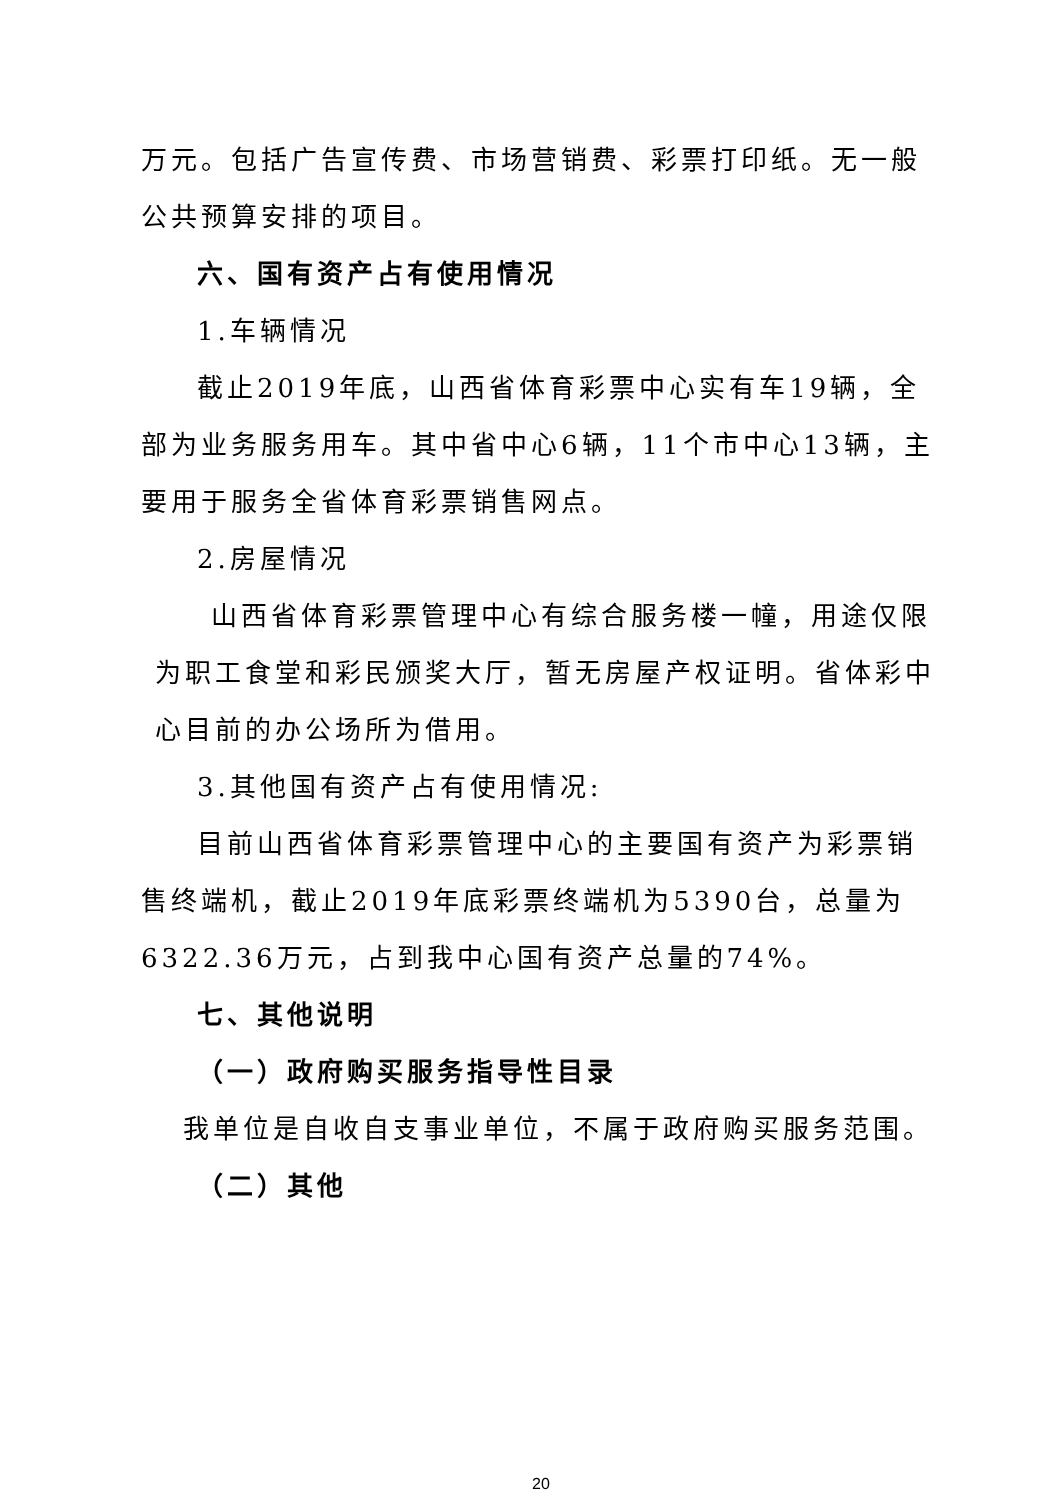万元。包括广告宣传费、市场营销费、彩票打印纸。无一般公共预算安排的项目。
六、国有资产占有使用情况
1.车辆情况
截止2019年底，山西省体育彩票中心实有车19辆，全部为业务服务用车。其中省中心6辆，11个市中心13辆，主要用于服务全省体育彩票销售网点。
2.房屋情况
山西省体育彩票管理中心有综合服务楼一幢，用途仅限为职工食堂和彩民颁奖大厅，暂无房屋产权证明。省体彩中心目前的办公场所为借用。
3.其他国有资产占有使用情况:
目前山西省体育彩票管理中心的主要国有资产为彩票销售终端机，截止2019年底彩票终端机为5390台，总量为6322.36万元，占到我中心国有资产总量的74%。
七、其他说明
（一）政府购买服务指导性目录
我单位是自收自支事业单位，不属于政府购买服务范围。
（二）其他
20